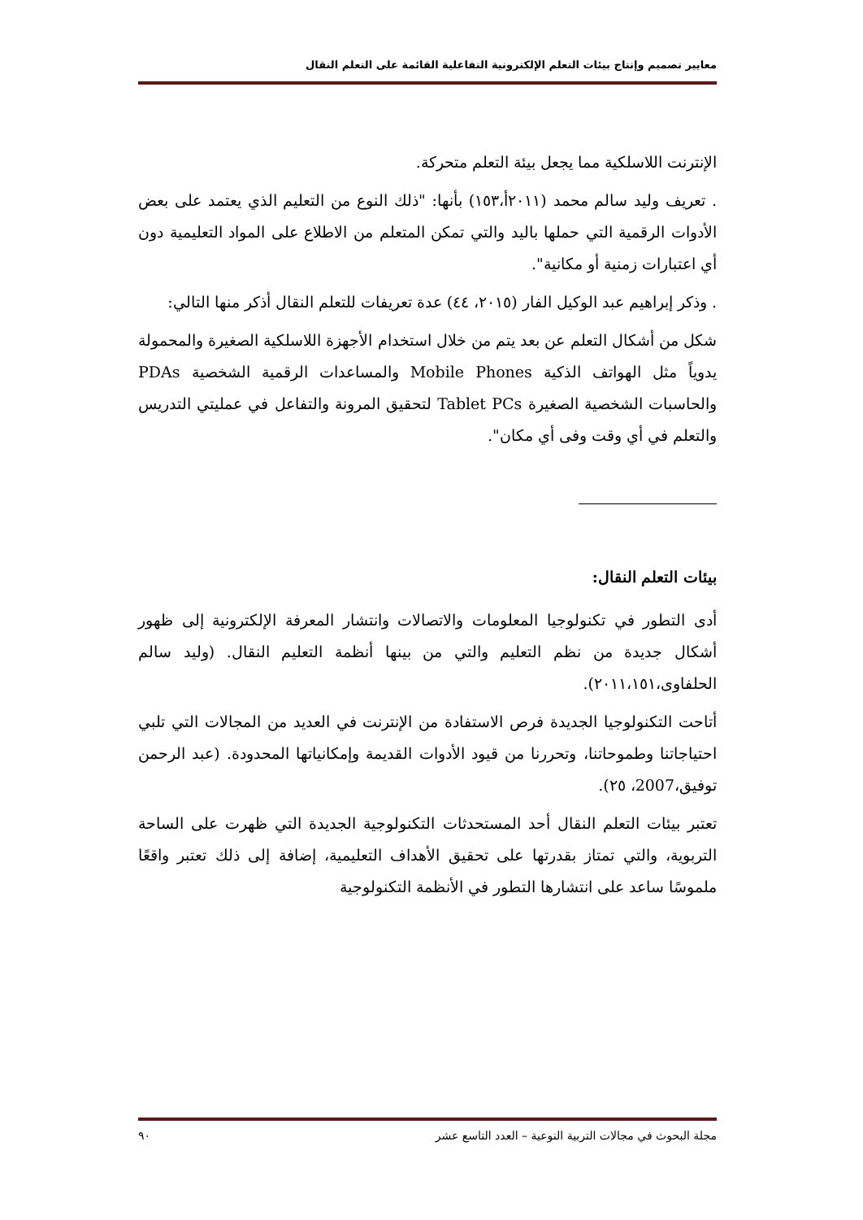معايير تصميم وإنتاج بيئات التعلم الإلكترونية التفاعلية القائمة على التعلم النقال
الإنترنت اللاسلكية مما يجعل بيئة التعلم متحركة.
. تعريف وليد سالم محمد (٢٠١١أ،١٥٣) بأنها: "ذلك النوع من التعليم الذي يعتمد على بعض الأدوات الرقمية التي حملها باليد والتي تمكن المتعلم من الاطلاع على المواد التعليمية دون أي اعتبارات زمنية أو مكانية".
. وذكر إبراهيم عبد الوكيل الفار (٢٠١٥، ٤٤) عدة تعريفات للتعلم النقال أذكر منها التالي:
شكل من أشكال التعلم عن بعد يتم من خلال استخدام الأجهزة اللاسلكية الصغيرة والمحمولة يدوياً مثل الهواتف الذكية Mobile Phones والمساعدات الرقمية الشخصية PDAs والحاسبات الشخصية الصغيرة Tablet PCs لتحقيق المرونة والتفاعل في عمليتي التدريس والتعلم في أي وقت وفى أي مكان".
بيئات التعلم النقال:
أدى التطور في تكنولوجيا المعلومات والاتصالات وانتشار المعرفة الإلكترونية إلى ظهور أشكال جديدة من نظم التعليم والتي من بينها أنظمة التعليم النقال. (وليد سالم الحلفاوى،٢٠١١،١٥١).
أتاحت التكنولوجيا الجديدة فرص الاستفادة من الإنترنت في العديد من المجالات التي تلبي احتياجاتنا وطموحاتنا، وتحررنا من قيود الأدوات القديمة وإمكانياتها المحدودة. (عبد الرحمن توفيق،2007، ٢٥).
تعتبر بيئات التعلم النقال أحد المستحدثات التكنولوجية الجديدة التي ظهرت على الساحة التربوية، والتي تمتاز بقدرتها على تحقيق الأهداف التعليمية، إضافة إلى ذلك تعتبر واقعًا ملموسًا ساعد على انتشارها التطور في الأنظمة التكنولوجية
مجلة البحوث في مجالات التربية النوعية – العدد التاسع عشر ٩٠